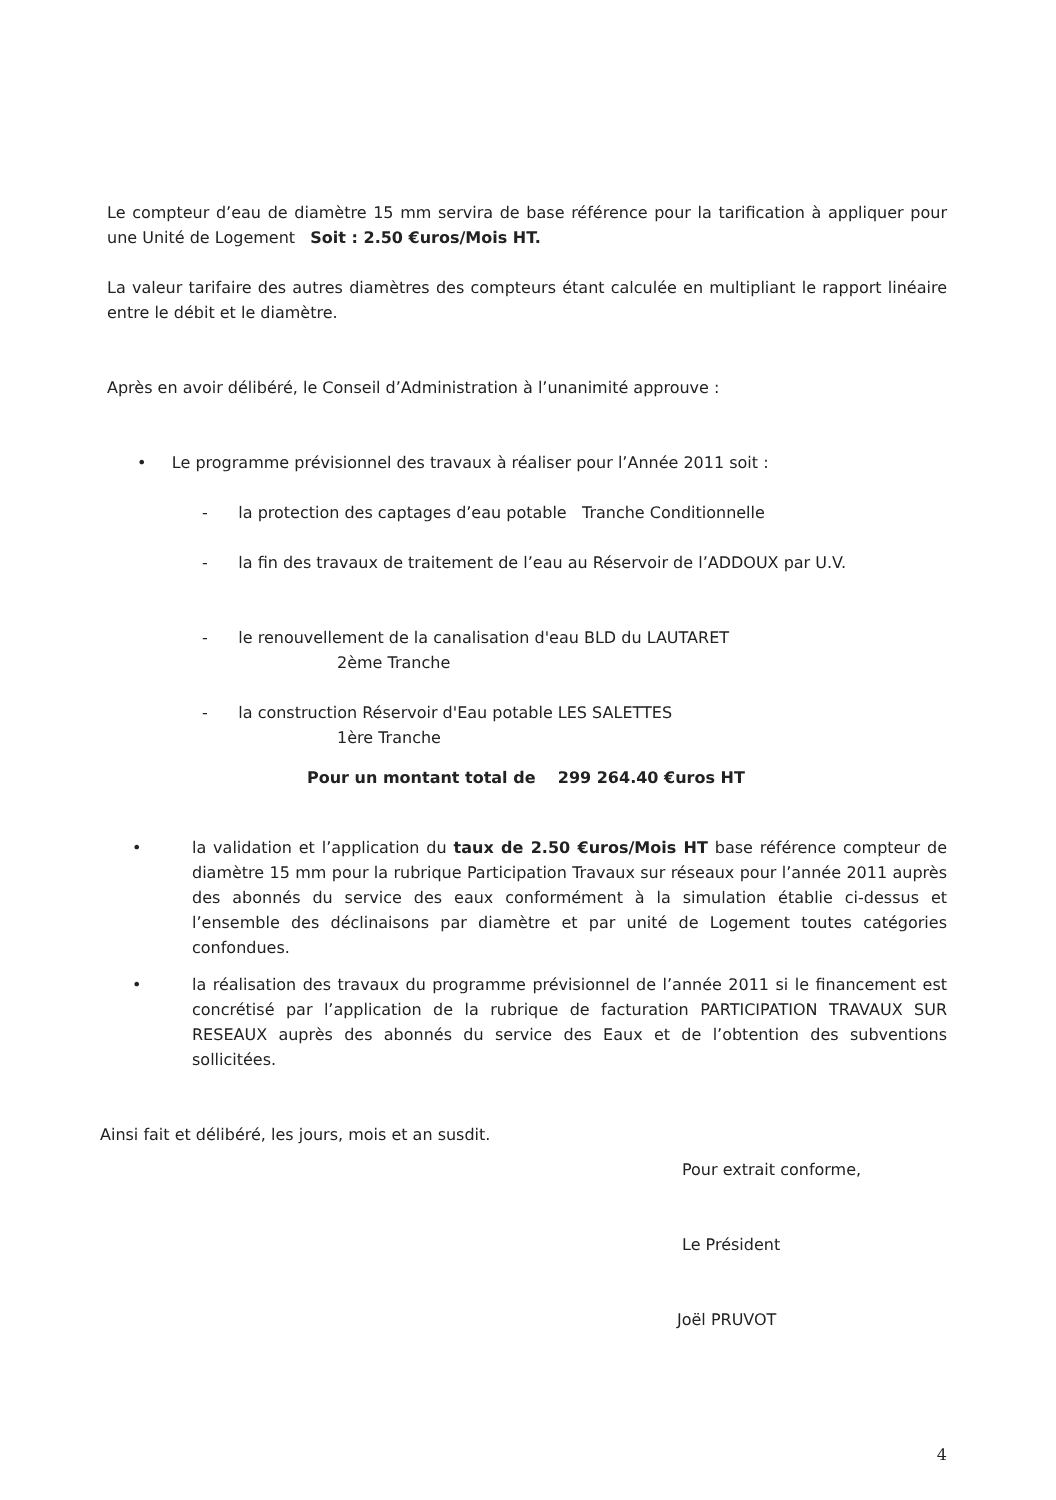Le compteur d’eau de diamètre 15 mm servira de base référence pour la tarification à appliquer pour une Unité de Logement Soit : 2.50 €uros/Mois HT.
La valeur tarifaire des autres diamètres des compteurs étant calculée en multipliant le rapport linéaire entre le débit et le diamètre.
Après en avoir délibéré, le Conseil d’Administration à l’unanimité approuve :
• Le programme prévisionnel des travaux à réaliser pour l’Année 2011 soit :
- la protection des captages d’eau potable Tranche Conditionnelle
- la fin des travaux de traitement de l’eau au Réservoir de l’ADDOUX par U.V.
- le renouvellement de la canalisation d'eau BLD du LAUTARET
2ème Tranche
- la construction Réservoir d'Eau potable LES SALETTES
1ère Tranche
Pour un montant total de 299 264.40 €uros HT
• la validation et l’application du taux de 2.50 €uros/Mois HT base référence compteur de diamètre 15 mm pour la rubrique Participation Travaux sur réseaux pour l’année 2011 auprès des abonnés du service des eaux conformément à la simulation établie ci-dessus et l’ensemble des déclinaisons par diamètre et par unité de Logement toutes catégories confondues.
• la réalisation des travaux du programme prévisionnel de l’année 2011 si le financement est concrétisé par l’application de la rubrique de facturation PARTICIPATION TRAVAUX SUR RESEAUX auprès des abonnés du service des Eaux et de l’obtention des subventions sollicitées.
Ainsi fait et délibéré, les jours, mois et an susdit.
Pour extrait conforme,
Le Président
Joël PRUVOT
4